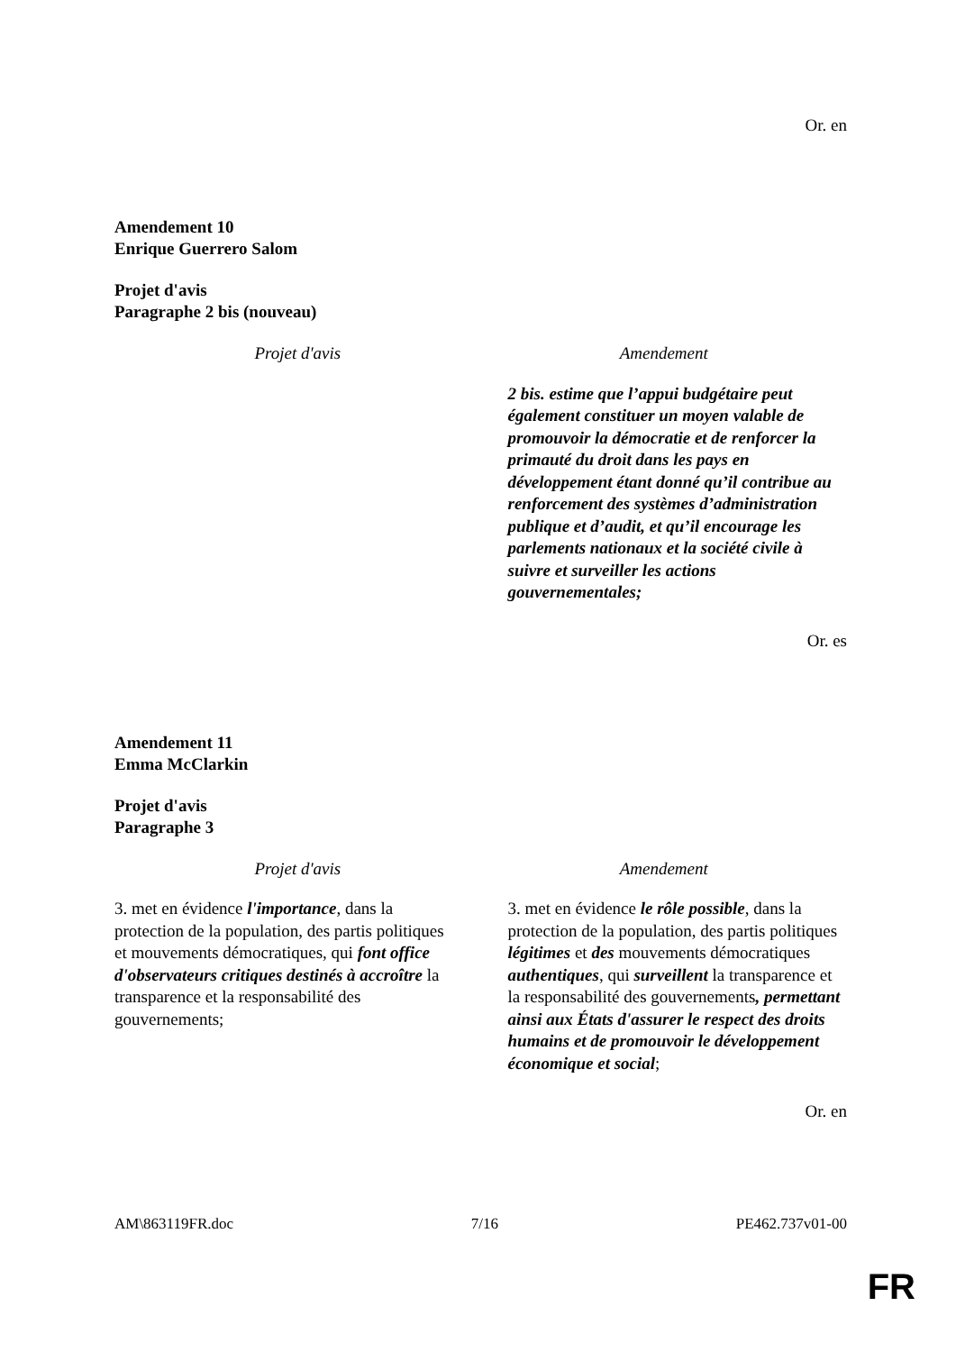Or. en
Amendement 10
Enrique Guerrero Salom
Projet d'avis
Paragraphe 2 bis (nouveau)
| Projet d'avis | Amendement |
| --- | --- |
| | 2 bis. estime que l’appui budgétaire peut également constituer un moyen valable de promouvoir la démocratie et de renforcer la primauté du droit dans les pays en développement étant donné qu’il contribue au renforcement des systèmes d’administration publique et d’audit, et qu’il encourage les parlements nationaux et la société civile à suivre et surveiller les actions gouvernementales; |
Or. es
Amendement 11
Emma McClarkin
Projet d'avis
Paragraphe 3
| Projet d'avis | Amendement |
| --- | --- |
| 3. met en évidence l'importance , dans la protection de la population, des partis politiques et mouvements démocratiques, qui font office d'observateurs critiques destinés à accroître la transparence et la responsabilité des gouvernements; | 3. met en évidence le rôle possible , dans la protection de la population, des partis politiques légitimes et des mouvements démocratiques authentiques , qui surveillent la transparence et la responsabilité des gouvernements , permettant ainsi aux États d'assurer le respect des droits humains et de promouvoir le développement économique et social ; |
Or. en
AM\863119FR.doc 7/16 PE462.737v01-00
FR